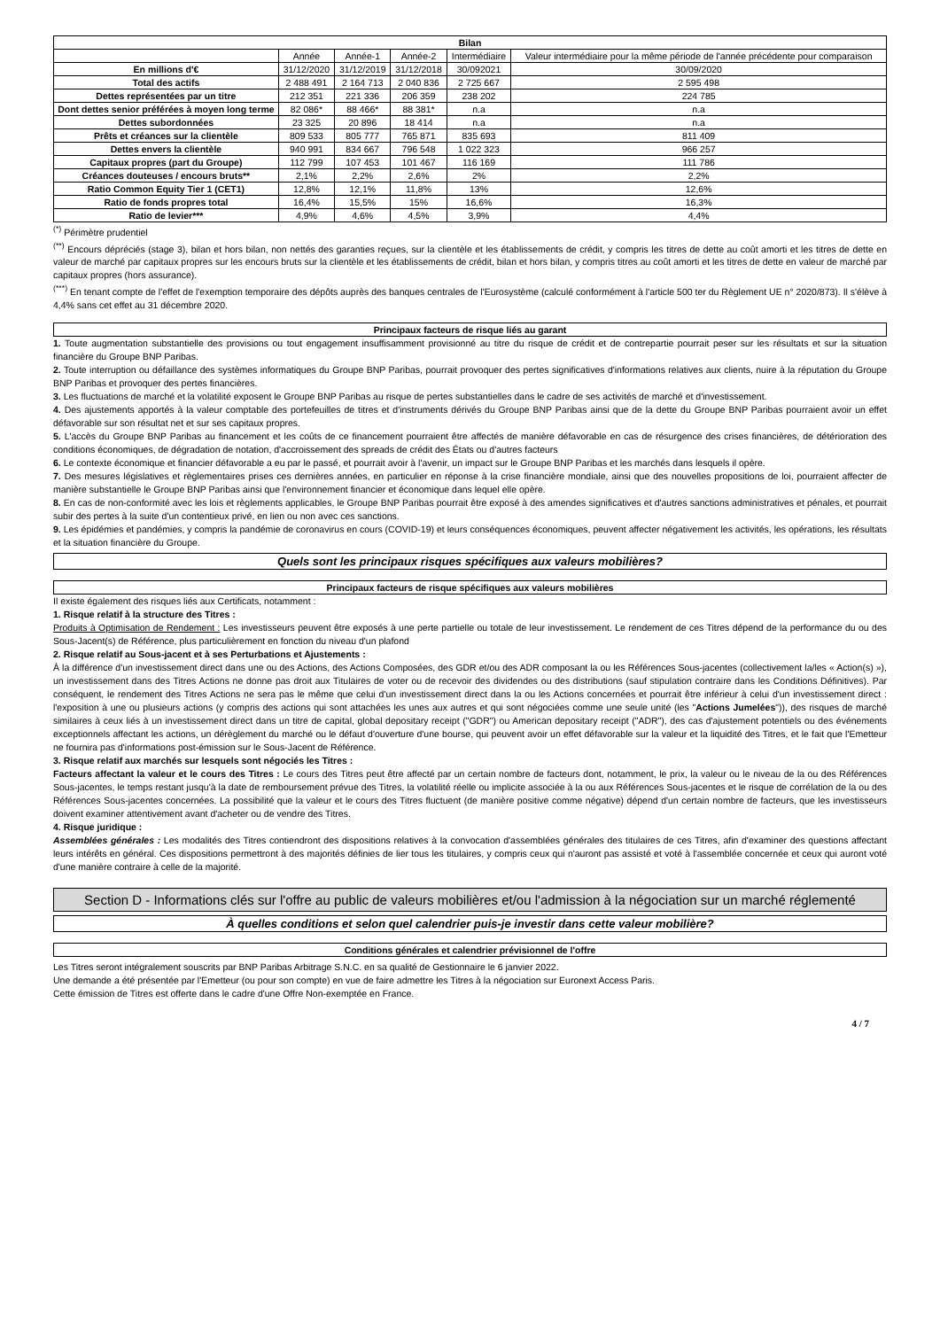| Bilan | | | | | |
| --- | --- | --- | --- | --- | --- |
| | Année | Année-1 | Année-2 | Intermédiaire | Valeur intermédiaire pour la même période de l'année précédente pour comparaison |
| En millions d'€ | 31/12/2020 | 31/12/2019 | 31/12/2018 | 30/092021 | 30/09/2020 |
| Total des actifs | 2 488 491 | 2 164 713 | 2 040 836 | 2 725 667 | 2 595 498 |
| Dettes représentées par un titre | 212 351 | 221 336 | 206 359 | 238 202 | 224 785 |
| Dont dettes senior préférées à moyen long terme | 82 086* | 88 466* | 88 381* | n.a | n.a |
| Dettes subordonnées | 23 325 | 20 896 | 18 414 | n.a | n.a |
| Prêts et créances sur la clientèle | 809 533 | 805 777 | 765 871 | 835 693 | 811 409 |
| Dettes envers la clientèle | 940 991 | 834 667 | 796 548 | 1 022 323 | 966 257 |
| Capitaux propres (part du Groupe) | 112 799 | 107 453 | 101 467 | 116 169 | 111 786 |
| Créances douteuses / encours bruts** | 2,1% | 2,2% | 2,6% | 2% | 2,2% |
| Ratio Common Equity Tier 1 (CET1) | 12,8% | 12,1% | 11,8% | 13% | 12,6% |
| Ratio de fonds propres total | 16,4% | 15,5% | 15% | 16,6% | 16,3% |
| Ratio de levier*** | 4,9% | 4,6% | 4,5% | 3,9% | 4,4% |
<sup>(*)</sup> Périmètre prudentiel
<sup>(**)</sup> Encours dépréciés (stage 3), bilan et hors bilan, non nettés des garanties reçues, sur la clientèle et les établissements de crédit, y compris les titres de dette au coût amorti et les titres de dette en valeur de marché par capitaux propres sur les encours bruts sur la clientèle et les établissements de crédit, bilan et hors bilan, y compris titres au coût amorti et les titres de dette en valeur de marché par capitaux propres (hors assurance).
<sup>(***)</sup> En tenant compte de l'effet de l'exemption temporaire des dépôts auprès des banques centrales de l'Eurosystème (calculé conformément à l'article 500 ter du Règlement UE n° 2020/873). Il s'élève à 4,4% sans cet effet au 31 décembre 2020.
Principaux facteurs de risque liés au garant
1. Toute augmentation substantielle des provisions ou tout engagement insuffisamment provisionné au titre du risque de crédit et de contrepartie pourrait peser sur les résultats et sur la situation financière du Groupe BNP Paribas.
2. Toute interruption ou défaillance des systèmes informatiques du Groupe BNP Paribas, pourrait provoquer des pertes significatives d'informations relatives aux clients, nuire à la réputation du Groupe BNP Paribas et provoquer des pertes financières.
3. Les fluctuations de marché et la volatilité exposent le Groupe BNP Paribas au risque de pertes substantielles dans le cadre de ses activités de marché et d'investissement.
4. Des ajustements apportés à la valeur comptable des portefeuilles de titres et d'instruments dérivés du Groupe BNP Paribas ainsi que de la dette du Groupe BNP Paribas pourraient avoir un effet défavorable sur son résultat net et sur ses capitaux propres.
5. L'accès du Groupe BNP Paribas au financement et les coûts de ce financement pourraient être affectés de manière défavorable en cas de résurgence des crises financières, de détérioration des conditions économiques, de dégradation de notation, d'accroissement des spreads de crédit des États ou d'autres facteurs
6. Le contexte économique et financier défavorable a eu par le passé, et pourrait avoir à l'avenir, un impact sur le Groupe BNP Paribas et les marchés dans lesquels il opère.
7. Des mesures législatives et règlementaires prises ces dernières années, en particulier en réponse à la crise financière mondiale, ainsi que des nouvelles propositions de loi, pourraient affecter de manière substantielle le Groupe BNP Paribas ainsi que l'environnement financier et économique dans lequel elle opère.
8. En cas de non-conformité avec les lois et règlements applicables, le Groupe BNP Paribas pourrait être exposé à des amendes significatives et d'autres sanctions administratives et pénales, et pourrait subir des pertes à la suite d'un contentieux privé, en lien ou non avec ces sanctions.
9. Les épidémies et pandémies, y compris la pandémie de coronavirus en cours (COVID-19) et leurs conséquences économiques, peuvent affecter négativement les activités, les opérations, les résultats et la situation financière du Groupe.
Quels sont les principaux risques spécifiques aux valeurs mobilières?
Principaux facteurs de risque spécifiques aux valeurs mobilières
Il existe également des risques liés aux Certificats, notamment :
1. Risque relatif à la structure des Titres :
Produits à Optimisation de Rendement : Les investisseurs peuvent être exposés à une perte partielle ou totale de leur investissement. Le rendement de ces Titres dépend de la performance du ou des Sous-Jacent(s) de Référence, plus particulièrement en fonction du niveau d'un plafond
2. Risque relatif au Sous-jacent et à ses Perturbations et Ajustements :
À la différence d'un investissement direct dans une ou des Actions, des Actions Composées, des GDR et/ou des ADR composant la ou les Références Sous-jacentes (collectivement la/les « Action(s) »), un investissement dans des Titres Actions ne donne pas droit aux Titulaires de voter ou de recevoir des dividendes ou des distributions (sauf stipulation contraire dans les Conditions Définitives). Par conséquent, le rendement des Titres Actions ne sera pas le même que celui d'un investissement direct dans la ou les Actions concernées et pourrait être inférieur à celui d'un investissement direct : l'exposition à une ou plusieurs actions (y compris des actions qui sont attachées les unes aux autres et qui sont négociées comme une seule unité (les "Actions Jumelées")), des risques de marché similaires à ceux liés à un investissement direct dans un titre de capital, global depositary receipt ("GDR") ou American depositary receipt ("ADR"), des cas d'ajustement potentiels ou des événements exceptionnels affectant les actions, un dérèglement du marché ou le défaut d'ouverture d'une bourse, qui peuvent avoir un effet défavorable sur la valeur et la liquidité des Titres, et le fait que l'Emetteur ne fournira pas d'informations post-émission sur le Sous-Jacent de Référence.
3. Risque relatif aux marchés sur lesquels sont négociés les Titres :
Facteurs affectant la valeur et le cours des Titres : Le cours des Titres peut être affecté par un certain nombre de facteurs dont, notamment, le prix, la valeur ou le niveau de la ou des Références Sous-jacentes, le temps restant jusqu'à la date de remboursement prévue des Titres, la volatilité réelle ou implicite associée à la ou aux Références Sous-jacentes et le risque de corrélation de la ou des Références Sous-jacentes concernées. La possibilité que la valeur et le cours des Titres fluctuent (de manière positive comme négative) dépend d'un certain nombre de facteurs, que les investisseurs doivent examiner attentivement avant d'acheter ou de vendre des Titres.
4. Risque juridique :
Assemblées générales : Les modalités des Titres contiendront des dispositions relatives à la convocation d'assemblées générales des titulaires de ces Titres, afin d'examiner des questions affectant leurs intérêts en général. Ces dispositions permettront à des majorités définies de lier tous les titulaires, y compris ceux qui n'auront pas assisté et voté à l'assemblée concernée et ceux qui auront voté d'une manière contraire à celle de la majorité.
Section D - Informations clés sur l'offre au public de valeurs mobilières et/ou l'admission à la négociation sur un marché réglementé
À quelles conditions et selon quel calendrier puis-je investir dans cette valeur mobilière?
Conditions générales et calendrier prévisionnel de l'offre
Les Titres seront intégralement souscrits par BNP Paribas Arbitrage S.N.C. en sa qualité de Gestionnaire le 6 janvier 2022.
Une demande a été présentée par l'Emetteur (ou pour son compte) en vue de faire admettre les Titres à la négociation sur Euronext Access Paris.
Cette émission de Titres est offerte dans le cadre d'une Offre Non-exemptée en France.
4 / 7